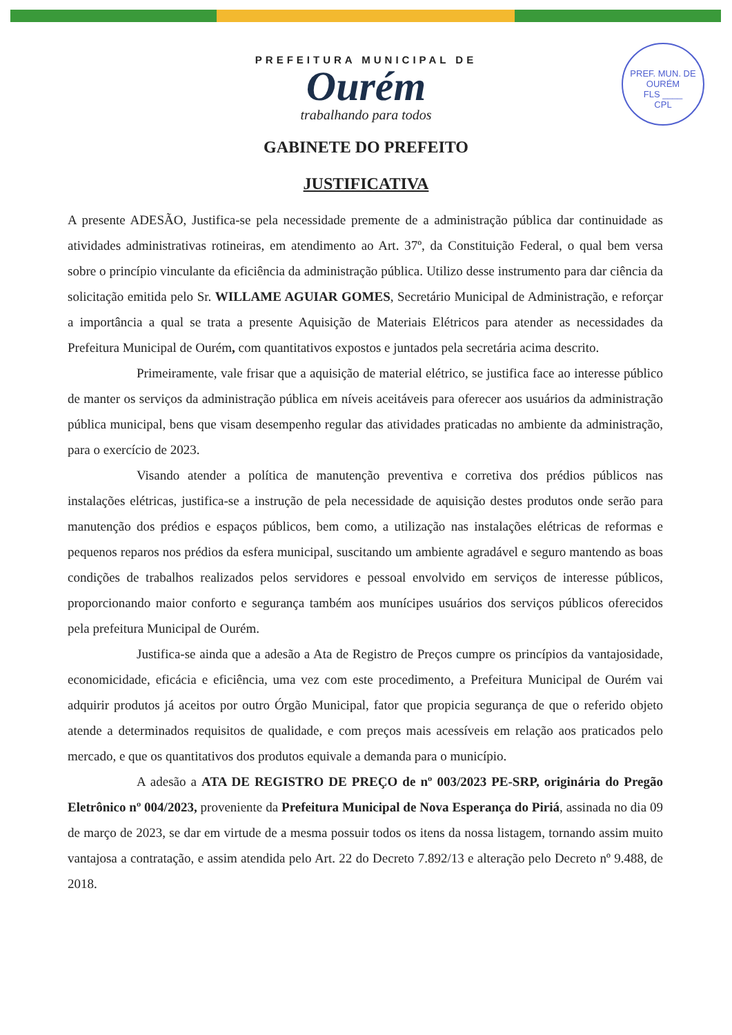PREF. MUN. DE OURÉM
FLS ____
CPL
PREFEITURA MUNICIPAL DE
Ourém
trabalhando para todos
GABINETE DO PREFEITO
JUSTIFICATIVA
A presente ADESÃO, Justifica-se pela necessidade premente de a administração pública dar continuidade as atividades administrativas rotineiras, em atendimento ao Art. 37º, da Constituição Federal, o qual bem versa sobre o princípio vinculante da eficiência da administração pública. Utilizo desse instrumento para dar ciência da solicitação emitida pelo Sr. WILLAME AGUIAR GOMES, Secretário Municipal de Administração, e reforçar a importância a qual se trata a presente Aquisição de Materiais Elétricos para atender as necessidades da Prefeitura Municipal de Ourém, com quantitativos expostos e juntados pela secretária acima descrito.
Primeiramente, vale frisar que a aquisição de material elétrico, se justifica face ao interesse público de manter os serviços da administração pública em níveis aceitáveis para oferecer aos usuários da administração pública municipal, bens que visam desempenho regular das atividades praticadas no ambiente da administração, para o exercício de 2023.
Visando atender a política de manutenção preventiva e corretiva dos prédios públicos nas instalações elétricas, justifica-se a instrução de pela necessidade de aquisição destes produtos onde serão para manutenção dos prédios e espaços públicos, bem como, a utilização nas instalações elétricas de reformas e pequenos reparos nos prédios da esfera municipal, suscitando um ambiente agradável e seguro mantendo as boas condições de trabalhos realizados pelos servidores e pessoal envolvido em serviços de interesse públicos, proporcionando maior conforto e segurança também aos munícipes usuários dos serviços públicos oferecidos pela prefeitura Municipal de Ourém.
Justifica-se ainda que a adesão a Ata de Registro de Preços cumpre os princípios da vantajosidade, economicidade, eficácia e eficiência, uma vez com este procedimento, a Prefeitura Municipal de Ourém vai adquirir produtos já aceitos por outro Órgão Municipal, fator que propicia segurança de que o referido objeto atende a determinados requisitos de qualidade, e com preços mais acessíveis em relação aos praticados pelo mercado, e que os quantitativos dos produtos equivale a demanda para o município.
A adesão a ATA DE REGISTRO DE PREÇO de nº 003/2023 PE-SRP, originária do Pregão Eletrônico nº 004/2023, proveniente da Prefeitura Municipal de Nova Esperança do Piriá, assinada no dia 09 de março de 2023, se dar em virtude de a mesma possuir todos os itens da nossa listagem, tornando assim muito vantajosa a contratação, e assim atendida pelo Art. 22 do Decreto 7.892/13 e alteração pelo Decreto nº 9.488, de 2018.